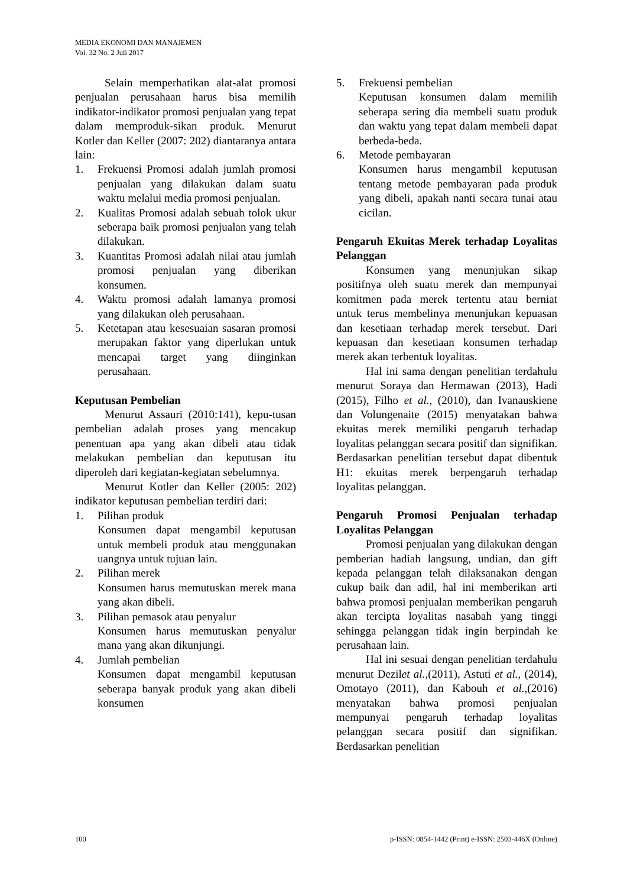MEDIA EKONOMI DAN MANAJEMEN
Vol. 32 No. 2 Juli 2017
Selain memperhatikan alat-alat promosi penjualan perusahaan harus bisa memilih indikator-indikator promosi penjualan yang tepat dalam memproduk-sikan produk. Menurut Kotler dan Keller (2007: 202) diantaranya antara lain:
1. Frekuensi Promosi adalah jumlah promosi penjualan yang dilakukan dalam suatu waktu melalui media promosi penjualan.
2. Kualitas Promosi adalah sebuah tolok ukur seberapa baik promosi penjualan yang telah dilakukan.
3. Kuantitas Promosi adalah nilai atau jumlah promosi penjualan yang diberikan konsumen.
4. Waktu promosi adalah lamanya promosi yang dilakukan oleh perusahaan.
5. Ketetapan atau kesesuaian sasaran promosi merupakan faktor yang diperlukan untuk mencapai target yang diinginkan perusahaan.
Keputusan Pembelian
Menurut Assauri (2010:141), kepu-tusan pembelian adalah proses yang mencakup penentuan apa yang akan dibeli atau tidak melakukan pembelian dan keputusan itu diperoleh dari kegiatan-kegiatan sebelumnya.
Menurut Kotler dan Keller (2005: 202) indikator keputusan pembelian terdiri dari:
1. Pilihan produk
Konsumen dapat mengambil keputusan untuk membeli produk atau menggunakan uangnya untuk tujuan lain.
2. Pilihan merek
Konsumen harus memutuskan merek mana yang akan dibeli.
3. Pilihan pemasok atau penyalur
Konsumen harus memutuskan penyalur mana yang akan dikunjungi.
4. Jumlah pembelian
Konsumen dapat mengambil keputusan seberapa banyak produk yang akan dibeli konsumen
5. Frekuensi pembelian
Keputusan konsumen dalam memilih seberapa sering dia membeli suatu produk dan waktu yang tepat dalam membeli dapat berbeda-beda.
6. Metode pembayaran
Konsumen harus mengambil keputusan tentang metode pembayaran pada produk yang dibeli, apakah nanti secara tunai atau cicilan.
Pengaruh Ekuitas Merek terhadap Loyalitas Pelanggan
Konsumen yang menunjukan sikap positifnya oleh suatu merek dan mempunyai komitmen pada merek tertentu atau berniat untuk terus membelinya menunjukan kepuasan dan kesetiaan terhadap merek tersebut. Dari kepuasan dan kesetiaan konsumen terhadap merek akan terbentuk loyalitas.
Hal ini sama dengan penelitian terdahulu menurut Soraya dan Hermawan (2013), Hadi (2015), Filho et al., (2010), dan Ivanauskiene dan Volungenaite (2015) menyatakan bahwa ekuitas merek memiliki pengaruh terhadap loyalitas pelanggan secara positif dan signifikan. Berdasarkan penelitian tersebut dapat dibentuk H1: ekuitas merek berpengaruh terhadap loyalitas pelanggan.
Pengaruh Promosi Penjualan terhadap Loyalitas Pelanggan
Promosi penjualan yang dilakukan dengan pemberian hadiah langsung, undian, dan gift kepada pelanggan telah dilaksanakan dengan cukup baik dan adil, hal ini memberikan arti bahwa promosi penjualan memberikan pengaruh akan tercipta loyalitas nasabah yang tinggi sehingga pelanggan tidak ingin berpindah ke perusahaan lain.
Hal ini sesuai dengan penelitian terdahulu menurut Dezilet al.,(2011), Astuti et al., (2014), Omotayo (2011), dan Kabouh et al.,(2016) menyatakan bahwa promosi penjualan mempunyai pengaruh terhadap loyalitas pelanggan secara positif dan signifikan. Berdasarkan penelitian
100 p-ISSN: 0854-1442 (Print) e-ISSN: 2503-446X (Online)